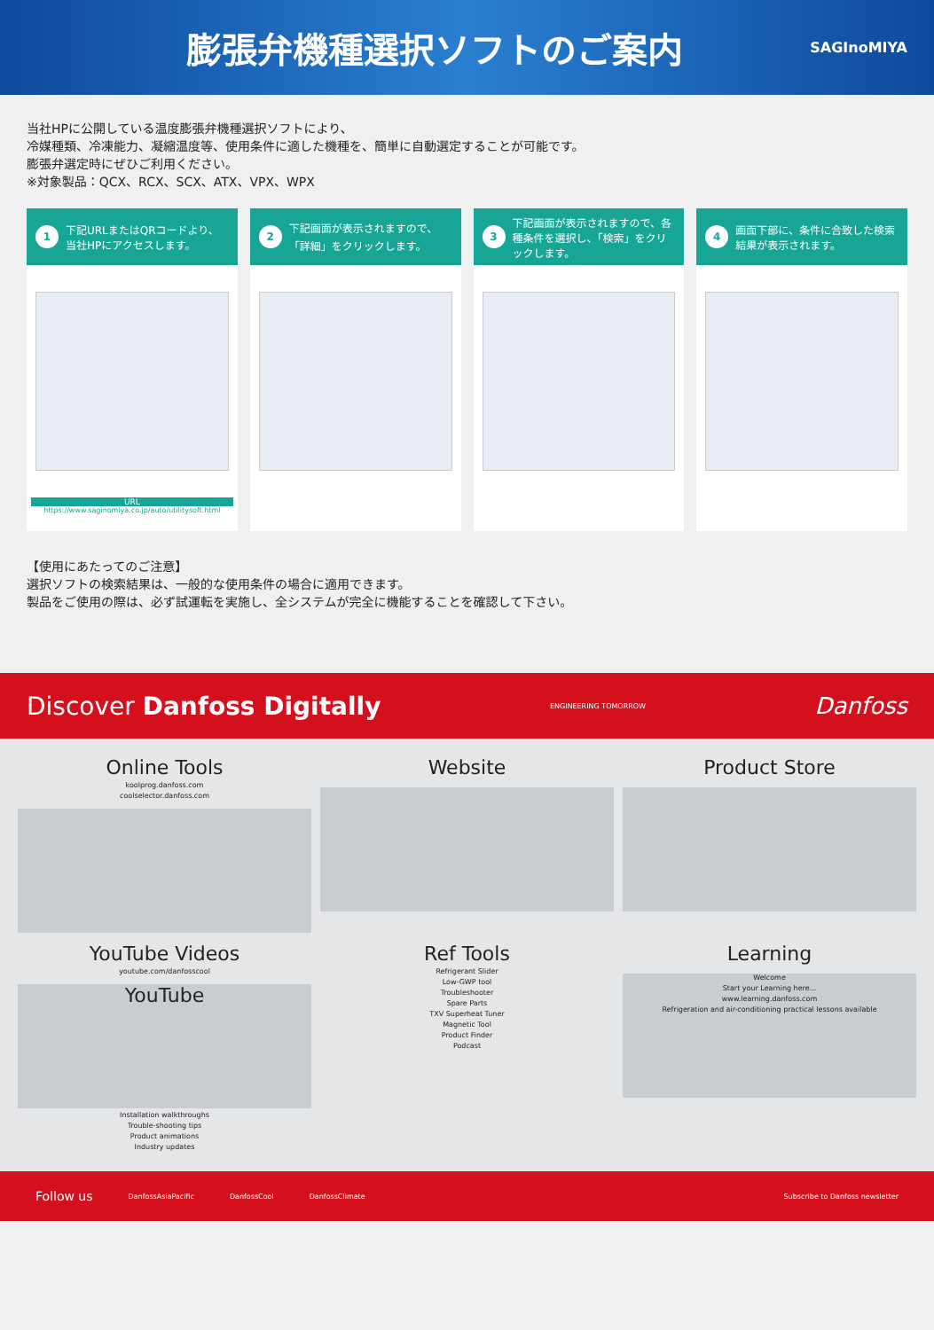膨張弁機種選択ソフトのご案内
SAGInoMIYA
当社HPに公開している温度膨張弁機種選択ソフトにより、
冷媒種類、冷凍能力、凝縮温度等、使用条件に適した機種を、簡単に自動選定することが可能です。
膨張弁選定時にぜひご利用ください。
※対象製品：QCX、RCX、SCX、ATX、VPX、WPX
1 下記URLまたはQRコードより、当社HPにアクセスします。
URL
https://www.saginomiya.co.jp/auto/utilitysoft.html
2 下記画面が表示されますので、「詳細」をクリックします。
3 下記画面が表示されますので、各種条件を選択し、「検索」をクリックします。
4 画面下部に、条件に合致した検索結果が表示されます。
【使用にあたってのご注意】
選択ソフトの検索結果は、一般的な使用条件の場合に適用できます。
製品をご使用の際は、必ず試運転を実施し、全システムが完全に機能することを確認して下さい。
Discover Danfoss Digitally
ENGINEERING TOMORROW Danfoss
Online Tools
koolprog.danfoss.com
coolselector.danfoss.com
Website
Product Store
YouTube Videos
youtube.com/danfosscool
YouTube
Installation walkthroughs
Trouble-shooting tips
Product animations
Industry updates
Ref Tools
Refrigerant Slider
Low-GWP tool
Troubleshooter
Spare Parts
TXV Superheat Tuner
Magnetic Tool
Product Finder
Podcast
Learning
Welcome
Start your Learning here...
www.learning.danfoss.com
Refrigeration and air-conditioning practical lessons available
Follow us DanfossAsiaPacific DanfossCool DanfossClimate Subscribe to Danfoss newsletter